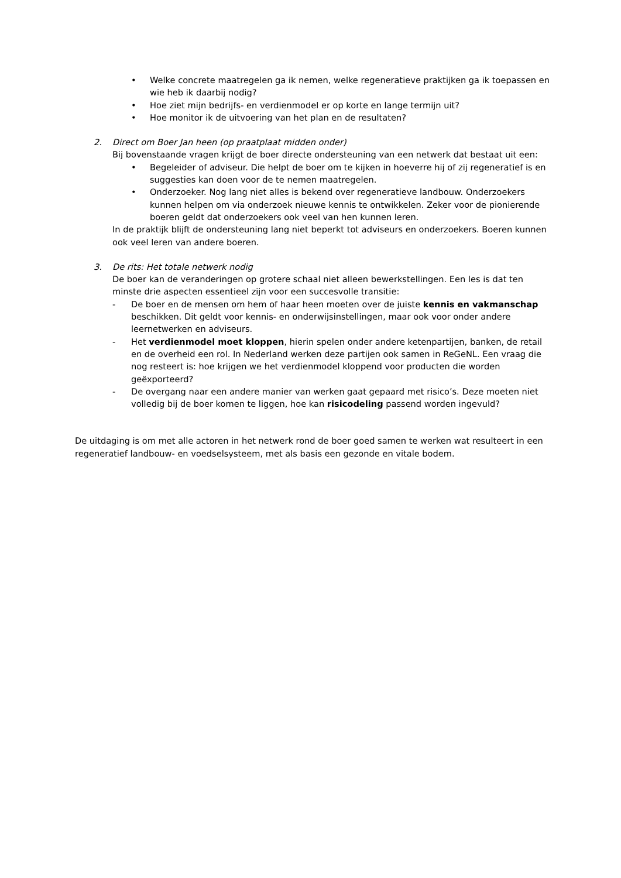• Welke concrete maatregelen ga ik nemen, welke regeneratieve praktijken ga ik toepassen en wie heb ik daarbij nodig?
• Hoe ziet mijn bedrijfs- en verdienmodel er op korte en lange termijn uit?
• Hoe monitor ik de uitvoering van het plan en de resultaten?
2. Direct om Boer Jan heen (op praatplaat midden onder)
Bij bovenstaande vragen krijgt de boer directe ondersteuning van een netwerk dat bestaat uit een:
• Begeleider of adviseur. Die helpt de boer om te kijken in hoeverre hij of zij regeneratief is en suggesties kan doen voor de te nemen maatregelen.
• Onderzoeker. Nog lang niet alles is bekend over regeneratieve landbouw. Onderzoekers kunnen helpen om via onderzoek nieuwe kennis te ontwikkelen. Zeker voor de pionierende boeren geldt dat onderzoekers ook veel van hen kunnen leren.
In de praktijk blijft de ondersteuning lang niet beperkt tot adviseurs en onderzoekers. Boeren kunnen ook veel leren van andere boeren.
3. De rits: Het totale netwerk nodig
De boer kan de veranderingen op grotere schaal niet alleen bewerkstellingen. Een les is dat ten minste drie aspecten essentieel zijn voor een succesvolle transitie:
- De boer en de mensen om hem of haar heen moeten over de juiste kennis en vakmanschap beschikken. Dit geldt voor kennis- en onderwijsinstellingen, maar ook voor onder andere leernetwerken en adviseurs.
- Het verdienmodel moet kloppen, hierin spelen onder andere ketenpartijen, banken, de retail en de overheid een rol. In Nederland werken deze partijen ook samen in ReGeNL. Een vraag die nog resteert is: hoe krijgen we het verdienmodel kloppend voor producten die worden geëxporteerd?
- De overgang naar een andere manier van werken gaat gepaard met risico’s. Deze moeten niet volledig bij de boer komen te liggen, hoe kan risicodeling passend worden ingevuld?
De uitdaging is om met alle actoren in het netwerk rond de boer goed samen te werken wat resulteert in een regeneratief landbouw- en voedselsysteem, met als basis een gezonde en vitale bodem.